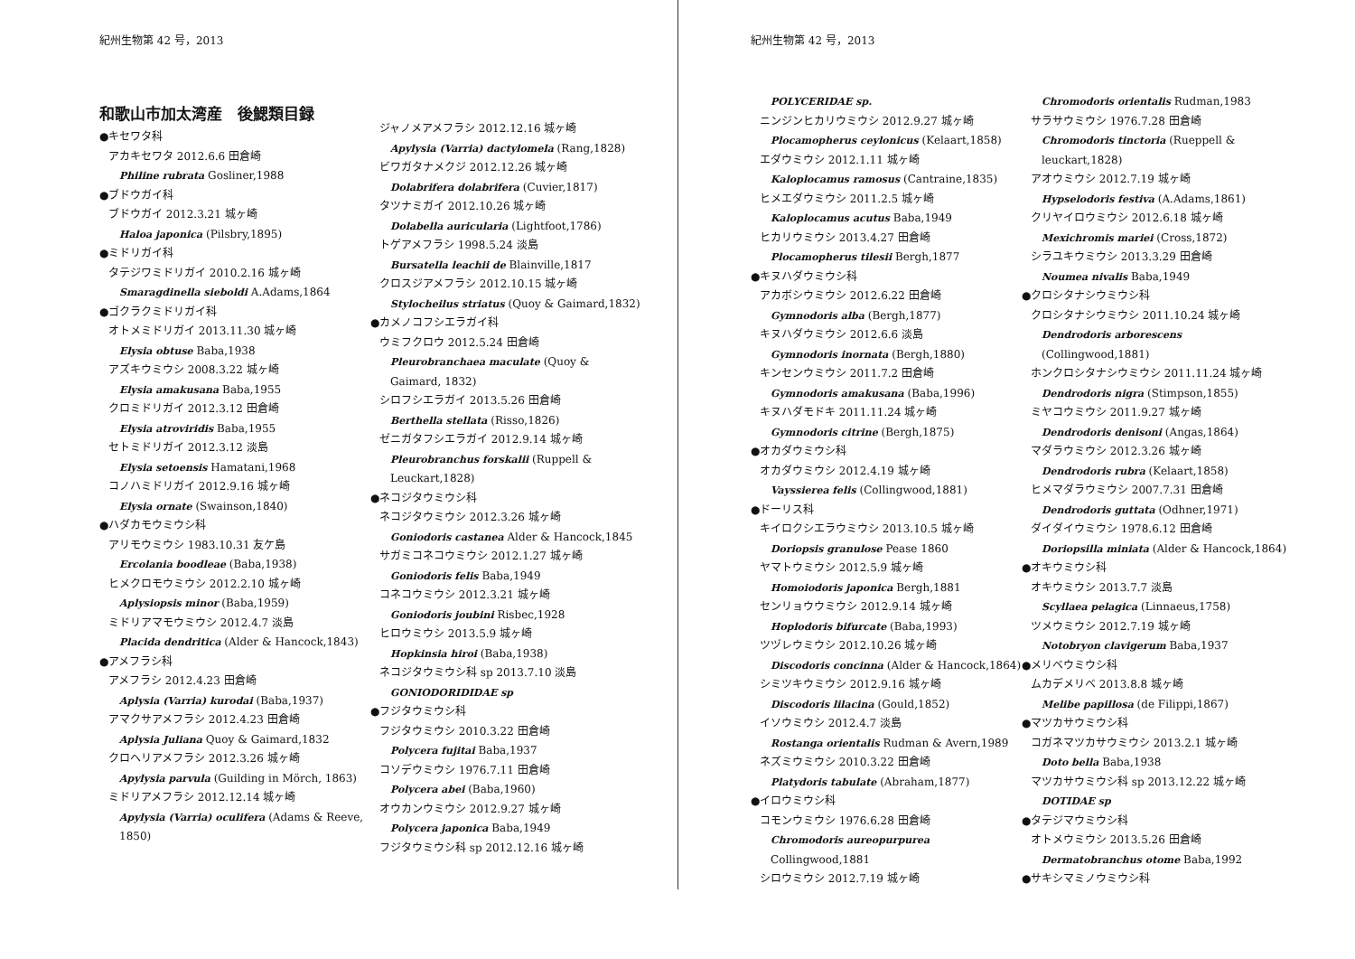紀州生物第 42 号，2013
和歌山市加太湾産　後鰓類目録
●キセワタ科
アカキセワタ 2012.6.6 田倉崎
Philine rubrata Gosliner,1988
●ブドウガイ科
ブドウガイ 2012.3.21 城ヶ崎
Haloa japonica (Pilsbry,1895)
●ミドリガイ科
タテジワミドリガイ 2010.2.16 城ヶ崎
Smaragdinella sieboldi A.Adams,1864
●ゴクラクミドリガイ科
オトメミドリガイ 2013.11.30 城ヶ崎
Elysia obtuse Baba,1938
アズキウミウシ 2008.3.22 城ヶ崎
Elysia amakusana Baba,1955
クロミドリガイ 2012.3.12 田倉崎
Elysia atroviridis Baba,1955
セトミドリガイ 2012.3.12 淡島
Elysia setoensis Hamatani,1968
コノハミドリガイ 2012.9.16 城ヶ崎
Elysia ornate (Swainson,1840)
●ハダカモウミウシ科
アリモウミウシ 1983.10.31 友ケ島
Ercolania boodleae (Baba,1938)
ヒメクロモウミウシ 2012.2.10 城ヶ崎
Aplysiopsis minor (Baba,1959)
ミドリアマモウミウシ 2012.4.7 淡島
Placida dendritica (Alder & Hancock,1843)
●アメフラシ科
アメフラシ 2012.4.23 田倉崎
Aplysia (Varria) kurodai (Baba,1937)
アマクサアメフラシ 2012.4.23 田倉崎
Aplysia Juliana Quoy & Gaimard,1832
クロヘリアメフラシ 2012.3.26 城ヶ崎
Apylysia parvula (Guilding in Mörch, 1863)
ミドリアメフラシ 2012.12.14 城ヶ崎
Apylysia (Varria) oculifera (Adams & Reeve, 1850)
ジャノメアメフラシ 2012.12.16 城ヶ崎
Apylysia (Varria) dactylomela (Rang,1828)
ビワガタナメクジ 2012.12.26 城ヶ崎
Dolabrifera dolabrifera (Cuvier,1817)
タツナミガイ 2012.10.26 城ヶ崎
Dolabella auricularia (Lightfoot,1786)
トゲアメフラシ 1998.5.24 淡島
Bursatella leachii de Blainville,1817
クロスジアメフラシ 2012.10.15 城ヶ崎
Stylocheilus striatus (Quoy & Gaimard,1832)
●カメノコフシエラガイ科
ウミフクロウ 2012.5.24 田倉崎
Pleurobranchaea maculate (Quoy & Gaimard, 1832)
シロフシエラガイ 2013.5.26 田倉崎
Berthella stellata (Risso,1826)
ゼニガタフシエラガイ 2012.9.14 城ヶ崎
Pleurobranchus forskalii (Ruppell & Leuckart,1828)
●ネコジタウミウシ科
ネコジタウミウシ 2012.3.26 城ヶ崎
Goniodoris castanea Alder & Hancock,1845
サガミコネコウミウシ 2012.1.27 城ヶ崎
Goniodoris felis Baba,1949
コネコウミウシ 2012.3.21 城ヶ崎
Goniodoris joubini Risbec,1928
ヒロウミウシ 2013.5.9 城ヶ崎
Hopkinsia hiroi (Baba,1938)
ネコジタウミウシ科 sp 2013.7.10 淡島
GONIODORIDIDAE sp
●フジタウミウシ科
フジタウミウシ 2010.3.22 田倉崎
Polycera fujitai Baba,1937
コソデウミウシ 1976.7.11 田倉崎
Polycera abei (Baba,1960)
オウカンウミウシ 2012.9.27 城ヶ崎
Polycera japonica Baba,1949
フジタウミウシ科 sp 2012.12.16 城ヶ崎
紀州生物第 42 号，2013
POLYCERIDAE sp.
ニンジンヒカリウミウシ 2012.9.27 城ヶ崎
Plocamopherus ceylonicus (Kelaart,1858)
エダウミウシ 2012.1.11 城ヶ崎
Kaloplocamus ramosus (Cantraine,1835)
ヒメエダウミウシ 2011.2.5 城ヶ崎
Kaloplocamus acutus Baba,1949
ヒカリウミウシ 2013.4.27 田倉崎
Plocamopherus tilesii Bergh,1877
●キヌハダウミウシ科
アカボシウミウシ 2012.6.22 田倉崎
Gymnodoris alba (Bergh,1877)
キヌハダウミウシ 2012.6.6 淡島
Gymnodoris inornata (Bergh,1880)
キンセンウミウシ 2011.7.2 田倉崎
Gymnodoris amakusana (Baba,1996)
キヌハダモドキ 2011.11.24 城ヶ崎
Gymnodoris citrine (Bergh,1875)
●オカダウミウシ科
オカダウミウシ 2012.4.19 城ヶ崎
Vayssierea felis (Collingwood,1881)
●ドーリス科
キイロクシエラウミウシ 2013.10.5 城ヶ崎
Doriopsis granulose Pease 1860
ヤマトウミウシ 2012.5.9 城ヶ崎
Homoiodoris japonica Bergh,1881
センリョウウミウシ 2012.9.14 城ヶ崎
Hoplodoris bifurcate (Baba,1993)
ツヅレウミウシ 2012.10.26 城ヶ崎
Discodoris concinna (Alder & Hancock,1864)
シミツキウミウシ 2012.9.16 城ヶ崎
Discodoris lilacina (Gould,1852)
イソウミウシ 2012.4.7 淡島
Rostanga orientalis Rudman & Avern,1989
ネズミウミウシ 2010.3.22 田倉崎
Platydoris tabulate (Abraham,1877)
●イロウミウシ科
コモンウミウシ 1976.6.28 田倉崎
Chromodoris aureopurpurea Collingwood,1881
シロウミウシ 2012.7.19 城ヶ崎
Chromodoris orientalis Rudman,1983
サラサウミウシ 1976.7.28 田倉崎
Chromodoris tinctoria (Rueppell & leuckart,1828)
アオウミウシ 2012.7.19 城ヶ崎
Hypselodoris festiva (A.Adams,1861)
クリヤイロウミウシ 2012.6.18 城ヶ崎
Mexichromis mariei (Cross,1872)
シラユキウミウシ 2013.3.29 田倉崎
Noumea nivalis Baba,1949
●クロシタナシウミウシ科
クロシタナシウミウシ 2011.10.24 城ヶ崎
Dendrodoris arborescens (Collingwood,1881)
ホンクロシタナシウミウシ 2011.11.24 城ヶ崎
Dendrodoris nigra (Stimpson,1855)
ミヤコウミウシ 2011.9.27 城ヶ崎
Dendrodoris denisoni (Angas,1864)
マダラウミウシ 2012.3.26 城ヶ崎
Dendrodoris rubra (Kelaart,1858)
ヒメマダラウミウシ 2007.7.31 田倉崎
Dendrodoris guttata (Odhner,1971)
ダイダイウミウシ 1978.6.12 田倉崎
Doriopsilla miniata (Alder & Hancock,1864)
●オキウミウシ科
オキウミウシ 2013.7.7 淡島
Scyllaea pelagica (Linnaeus,1758)
ツメウミウシ 2012.7.19 城ヶ崎
Notobryon clavigerum Baba,1937
●メリベウミウシ科
ムカデメリベ 2013.8.8 城ヶ崎
Melibe papillosa (de Filippi,1867)
●マツカサウミウシ科
コガネマツカサウミウシ 2013.2.1 城ヶ崎
Doto bella Baba,1938
マツカサウミウシ科 sp 2013.12.22 城ヶ崎
DOTIDAE sp
●タテジマウミウシ科
オトメウミウシ 2013.5.26 田倉崎
Dermatobranchus otome Baba,1992
●サキシマミノウミウシ科